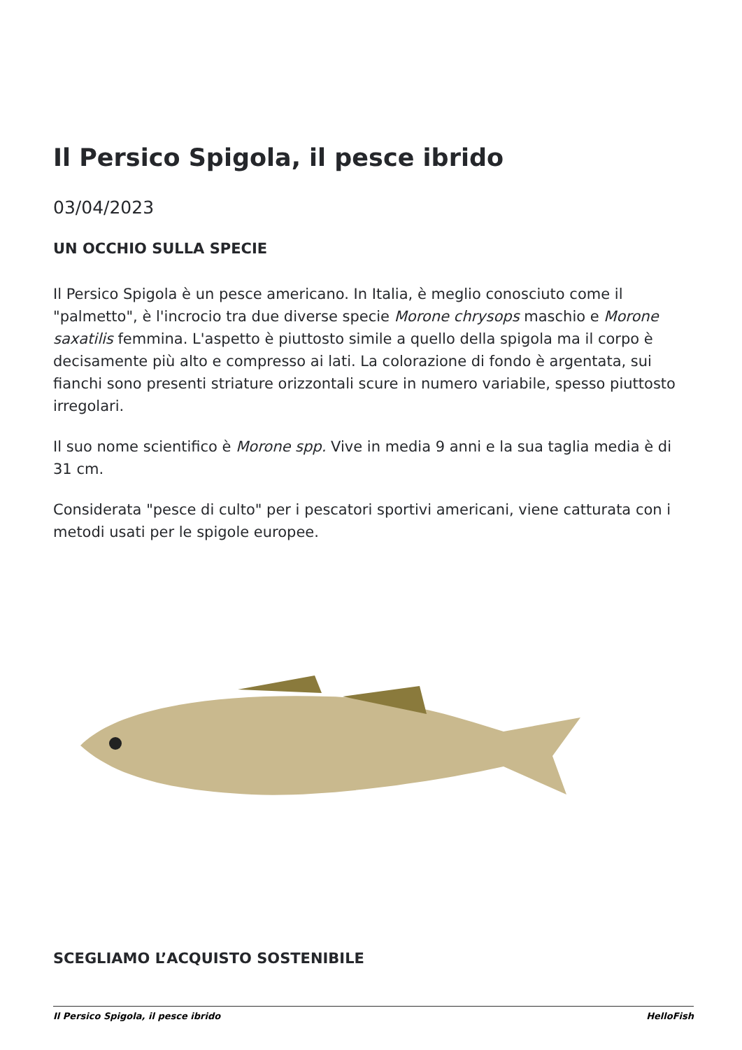Il Persico Spigola, il pesce ibrido
03/04/2023
UN OCCHIO SULLA SPECIE
Il Persico Spigola è un pesce americano. In Italia, è meglio conosciuto come il "palmetto", è l'incrocio tra due diverse specie Morone chrysops maschio e Morone saxatilis femmina. L'aspetto è piuttosto simile a quello della spigola ma il corpo è decisamente più alto e compresso ai lati. La colorazione di fondo è argentata, sui fianchi sono presenti striature orizzontali scure in numero variabile, spesso piuttosto irregolari.
Il suo nome scientifico è Morone spp. Vive in media 9 anni e la sua taglia media è di 31 cm.
Considerata "pesce di culto" per i pescatori sportivi americani, viene catturata con i metodi usati per le spigole europee.
SCEGLIAMO L’ACQUISTO SOSTENIBILE
Il Persico Spigola, il pesce ibrido HelloFish